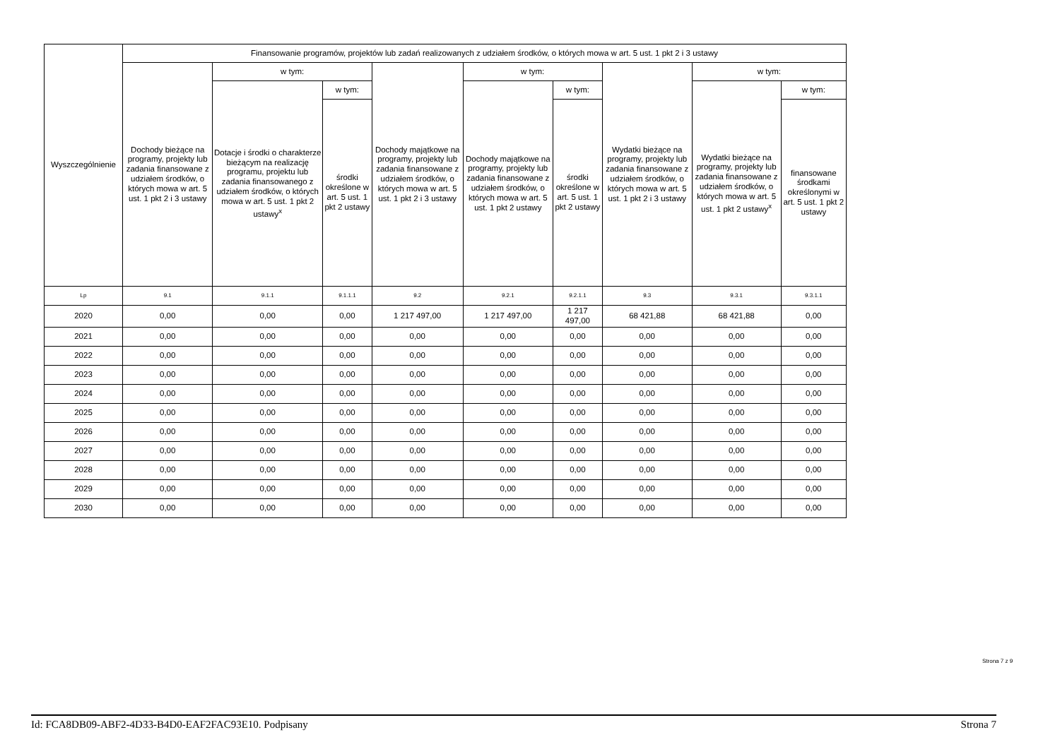| Wyszczególnienie | Finansowanie programów, projektów lub zadań realizowanych z udziałem środków, o których mowa w art. 5 ust. 1 pkt 2 i 3 ustawy | | | | | | | | |
| --- | --- | --- | --- | --- | --- | --- | --- | --- | --- |
| | Dochody bieżące na programy, projekty lub zadania finansowane z udziałem środków, o których mowa w art. 5 ust. 1 pkt 2 i 3 ustawy | w tym: | | Dochody majątkowe na programy, projekty lub zadania finansowane z udziałem środków, o których mowa w art. 5 ust. 1 pkt 2 i 3 ustawy | w tym: | | Wydatki bieżące na programy, projekty lub zadania finansowane z udziałem środków, o których mowa w art. 5 ust. 1 pkt 2 i 3 ustawy | w tym: | |
| | | Dotacje i środki o charakterze bieżącym na realizację programu, projektu lub zadania finansowanego z udziałem środków, o których mowa w art. 5 ust. 1 pkt 2 ustawy<sup>x</sup> | w tym: | | Dochody majątkowe na programy, projekty lub zadania finansowane z udziałem środków, o których mowa w art. 5 ust. 1 pkt 2 ustawy | w tym: | | Wydatki bieżące na programy, projekty lub zadania finansowane z udziałem środków, o których mowa w art. 5 ust. 1 pkt 2 ustawy<sup>x</sup> | w tym: |
| | | | środki określone w art. 5 ust. 1 pkt 2 ustawy | | | środki określone w art. 5 ust. 1 pkt 2 ustawy | | | finansowane środkami określonymi w art. 5 ust. 1 pkt 2 ustawy |
| Lp | 9.1 | 9.1.1 | 9.1.1.1 | 9.2 | 9.2.1 | 9.2.1.1 | 9.3 | 9.3.1 | 9.3.1.1 |
| 2020 | 0,00 | 0,00 | 0,00 | 1 217 497,00 | 1 217 497,00 | 1 217 497,00 | 68 421,88 | 68 421,88 | 0,00 |
| 2021 | 0,00 | 0,00 | 0,00 | 0,00 | 0,00 | 0,00 | 0,00 | 0,00 | 0,00 |
| 2022 | 0,00 | 0,00 | 0,00 | 0,00 | 0,00 | 0,00 | 0,00 | 0,00 | 0,00 |
| 2023 | 0,00 | 0,00 | 0,00 | 0,00 | 0,00 | 0,00 | 0,00 | 0,00 | 0,00 |
| 2024 | 0,00 | 0,00 | 0,00 | 0,00 | 0,00 | 0,00 | 0,00 | 0,00 | 0,00 |
| 2025 | 0,00 | 0,00 | 0,00 | 0,00 | 0,00 | 0,00 | 0,00 | 0,00 | 0,00 |
| 2026 | 0,00 | 0,00 | 0,00 | 0,00 | 0,00 | 0,00 | 0,00 | 0,00 | 0,00 |
| 2027 | 0,00 | 0,00 | 0,00 | 0,00 | 0,00 | 0,00 | 0,00 | 0,00 | 0,00 |
| 2028 | 0,00 | 0,00 | 0,00 | 0,00 | 0,00 | 0,00 | 0,00 | 0,00 | 0,00 |
| 2029 | 0,00 | 0,00 | 0,00 | 0,00 | 0,00 | 0,00 | 0,00 | 0,00 | 0,00 |
| 2030 | 0,00 | 0,00 | 0,00 | 0,00 | 0,00 | 0,00 | 0,00 | 0,00 | 0,00 |
Strona 7 z 9
Id: FCA8DB09-ABF2-4D33-B4D0-EAF2FAC93E10. Podpisany Strona 7